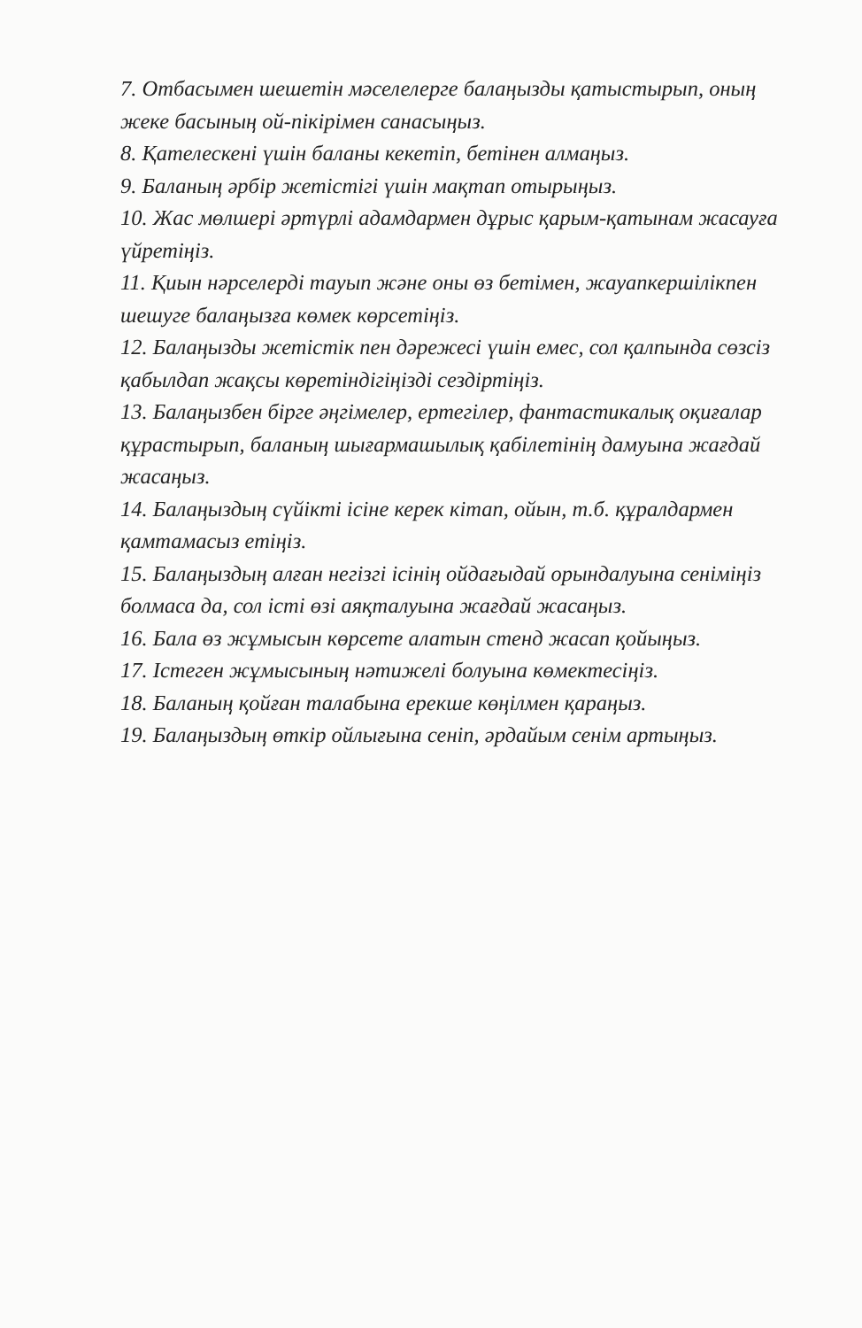7. Отбасымен шешетін мәселелерге балаңызды қатыстырып, оның жеке басының ой-пікірімен санасыңыз.
8. Қателескені үшін баланы кекетіп, бетінен алмаңыз.
9. Баланың әрбір жетістігі үшін мақтап отырыңыз.
10. Жас мөлшері әртүрлі адамдармен дұрыс қарым-қатынам жасауға үйретіңіз.
11. Қиын нәрселерді тауып және оны өз бетімен, жауапкершілікпен шешуге балаңызға көмек көрсетіңіз.
12. Балаңызды жетістік пен дәрежесі үшін емес, сол қалпында сөзсіз қабылдап жақсы көретіндігіңізді сездіртіңіз.
13. Балаңызбен бірге әңгімелер, ертегілер, фантастикалық оқиғалар құрастырып, баланың шығармашылық қабілетінің дамуына жағдай жасаңыз.
14. Балаңыздың сүйікті ісіне керек кітап, ойын, т.б. құралдармен қамтамасыз етіңіз.
15. Балаңыздың алған негізгі ісінің ойдағыдай орындалуына сеніміңіз болмаса да, сол істі өзі аяқталуына жағдай жасаңыз.
16. Бала өз жұмысын көрсете алатын стенд жасап қойыңыз.
17. Істеген жұмысының нәтижелі болуына көмектесіңіз.
18. Баланың қойған талабына ерекше көңілмен қараңыз.
19. Балаңыздың өткір ойлығына сеніп, әрдайым сенім артыңыз.